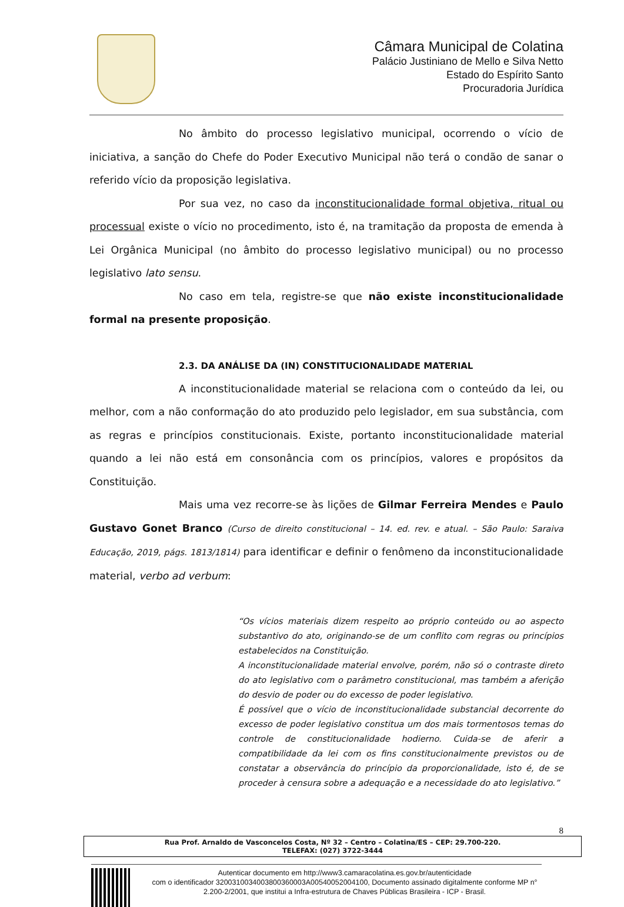Câmara Municipal de Colatina
Palácio Justiniano de Mello e Silva Netto
Estado do Espírito Santo
Procuradoria Jurídica
No âmbito do processo legislativo municipal, ocorrendo o vício de iniciativa, a sanção do Chefe do Poder Executivo Municipal não terá o condão de sanar o referido vício da proposição legislativa.
Por sua vez, no caso da inconstitucionalidade formal objetiva, ritual ou processual existe o vício no procedimento, isto é, na tramitação da proposta de emenda à Lei Orgânica Municipal (no âmbito do processo legislativo municipal) ou no processo legislativo lato sensu.
No caso em tela, registre-se que não existe inconstitucionalidade formal na presente proposição.
2.3. DA ANÁLISE DA (IN) CONSTITUCIONALIDADE MATERIAL
A inconstitucionalidade material se relaciona com o conteúdo da lei, ou melhor, com a não conformação do ato produzido pelo legislador, em sua substância, com as regras e princípios constitucionais. Existe, portanto inconstitucionalidade material quando a lei não está em consonância com os princípios, valores e propósitos da Constituição.
Mais uma vez recorre-se às lições de Gilmar Ferreira Mendes e Paulo Gustavo Gonet Branco (Curso de direito constitucional – 14. ed. rev. e atual. – São Paulo: Saraiva Educação, 2019, págs. 1813/1814) para identificar e definir o fenômeno da inconstitucionalidade material, verbo ad verbum:
“Os vícios materiais dizem respeito ao próprio conteúdo ou ao aspecto substantivo do ato, originando-se de um conflito com regras ou princípios estabelecidos na Constituição.
A inconstitucionalidade material envolve, porém, não só o contraste direto do ato legislativo com o parâmetro constitucional, mas também a aferição do desvio de poder ou do excesso de poder legislativo.
É possível que o vício de inconstitucionalidade substancial decorrente do excesso de poder legislativo constitua um dos mais tormentosos temas do controle de constitucionalidade hodierno. Cuida-se de aferir a compatibilidade da lei com os fins constitucionalmente previstos ou de constatar a observância do princípio da proporcionalidade, isto é, de se proceder à censura sobre a adequação e a necessidade do ato legislativo.”
8
Rua Prof. Arnaldo de Vasconcelos Costa, Nº 32 – Centro – Colatina/ES – CEP: 29.700-220.
TELEFAX: (027) 3722-3444
Autenticar documento em http://www3.camaracolatina.es.gov.br/autenticidade
com o identificador 3200310034003800360003A00540052004100, Documento assinado digitalmente conforme MP n° 2.200-2/2001, que institui a Infra-estrutura de Chaves Públicas Brasileira - ICP - Brasil.